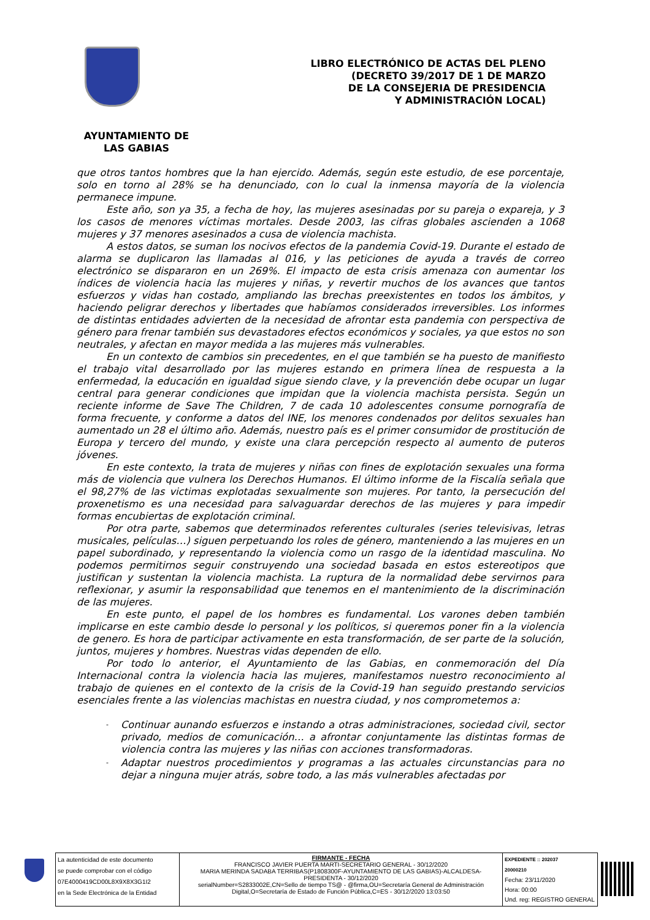LIBRO ELECTRÓNICO DE ACTAS DEL PLENO
(DECRETO 39/2017 DE 1 DE MARZO
DE LA CONSEJERIA DE PRESIDENCIA
Y ADMINISTRACIÓN LOCAL)
AYUNTAMIENTO DE
LAS GABIAS
que otros tantos hombres que la han ejercido. Además, según este estudio, de ese porcentaje, solo en torno al 28% se ha denunciado, con lo cual la inmensa mayoría de la violencia permanece impune.
Este año, son ya 35, a fecha de hoy, las mujeres asesinadas por su pareja o expareja, y 3 los casos de menores víctimas mortales. Desde 2003, las cifras globales ascienden a 1068 mujeres y 37 menores asesinados a cusa de violencia machista.
A estos datos, se suman los nocivos efectos de la pandemia Covid-19. Durante el estado de alarma se duplicaron las llamadas al 016, y las peticiones de ayuda a través de correo electrónico se dispararon en un 269%. El impacto de esta crisis amenaza con aumentar los índices de violencia hacia las mujeres y niñas, y revertir muchos de los avances que tantos esfuerzos y vidas han costado, ampliando las brechas preexistentes en todos los ámbitos, y haciendo peligrar derechos y libertades que habíamos considerados irreversibles. Los informes de distintas entidades advierten de la necesidad de afrontar esta pandemia con perspectiva de género para frenar también sus devastadores efectos económicos y sociales, ya que estos no son neutrales, y afectan en mayor medida a las mujeres más vulnerables.
En un contexto de cambios sin precedentes, en el que también se ha puesto de manifiesto el trabajo vital desarrollado por las mujeres estando en primera línea de respuesta a la enfermedad, la educación en igualdad sigue siendo clave, y la prevención debe ocupar un lugar central para generar condiciones que impidan que la violencia machista persista. Según un reciente informe de Save The Children, 7 de cada 10 adolescentes consume pornografía de forma frecuente, y conforme a datos del INE, los menores condenados por delitos sexuales han aumentado un 28 el último año. Además, nuestro país es el primer consumidor de prostitución de Europa y tercero del mundo, y existe una clara percepción respecto al aumento de puteros jóvenes.
En este contexto, la trata de mujeres y niñas con fines de explotación sexuales una forma más de violencia que vulnera los Derechos Humanos. El último informe de la Fiscalía señala que el 98,27% de las victimas explotadas sexualmente son mujeres. Por tanto, la persecución del proxenetismo es una necesidad para salvaguardar derechos de las mujeres y para impedir formas encubiertas de explotación criminal.
Por otra parte, sabemos que determinados referentes culturales (series televisivas, letras musicales, películas…) siguen perpetuando los roles de género, manteniendo a las mujeres en un papel subordinado, y representando la violencia como un rasgo de la identidad masculina. No podemos permitirnos seguir construyendo una sociedad basada en estos estereotipos que justifican y sustentan la violencia machista. La ruptura de la normalidad debe servirnos para reflexionar, y asumir la responsabilidad que tenemos en el mantenimiento de la discriminación de las mujeres.
En este punto, el papel de los hombres es fundamental. Los varones deben también implicarse en este cambio desde lo personal y los políticos, si queremos poner fin a la violencia de genero. Es hora de participar activamente en esta transformación, de ser parte de la solución, juntos, mujeres y hombres. Nuestras vidas dependen de ello.
Por todo lo anterior, el Ayuntamiento de las Gabias, en conmemoración del Día Internacional contra la violencia hacia las mujeres, manifestamos nuestro reconocimiento al trabajo de quienes en el contexto de la crisis de la Covid-19 han seguido prestando servicios esenciales frente a las violencias machistas en nuestra ciudad, y nos comprometemos a:
- Continuar aunando esfuerzos e instando a otras administraciones, sociedad civil, sector privado, medios de comunicación… a afrontar conjuntamente las distintas formas de violencia contra las mujeres y las niñas con acciones transformadoras.
- Adaptar nuestros procedimientos y programas a las actuales circunstancias para no dejar a ninguna mujer atrás, sobre todo, a las más vulnerables afectadas por
| La autenticidad de este documento se puede comprobar con el código 07E4000419CD00L8X9X8X3G1I2 en la Sede Electrónica de la Entidad | FIRMANTE - FECHA FRANCISCO JAVIER PUERTA MARTI-SECRETARIO GENERAL - 30/12/2020 MARIA MERINDA SADABA TERRIBAS(P1808300F-AYUNTAMIENTO DE LAS GABIAS)-ALCALDESA-PRESIDENTA - 30/12/2020 serialNumber=S2833002E,CN=Sello de tiempo TS@ - @firma,OU=Secretaría General de Administración Digital,O=Secretaría de Estado de Función Pública,C=ES - 30/12/2020 13:03:50 | EXPEDIENTE :: 202037 20000210 Fecha: 23/11/2020 Hora: 00:00 Und. reg: REGISTRO GENERAL |